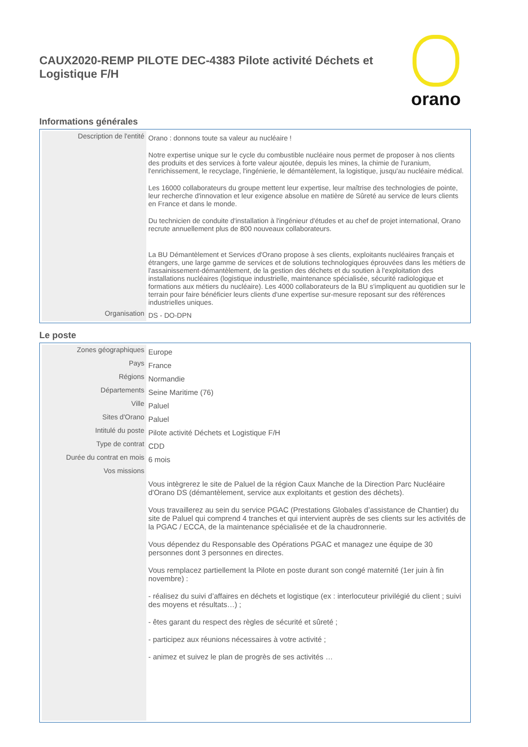CAUX2020-REMP PILOTE DEC-4383 Pilote activité Déchets et Logistique F/H
orano
Informations générales
| Description de l'entité | Orano : donnons toute sa valeur au nucléaire ! Notre expertise unique sur le cycle du combustible nucléaire nous permet de proposer à nos clients des produits et des services à forte valeur ajoutée, depuis les mines, la chimie de l'uranium, l'enrichissement, le recyclage, l'ingénierie, le démantèlement, la logistique, jusqu'au nucléaire médical. Les 16000 collaborateurs du groupe mettent leur expertise, leur maîtrise des technologies de pointe, leur recherche d'innovation et leur exigence absolue en matière de Sûreté au service de leurs clients en France et dans le monde. Du technicien de conduite d'installation à l'ingénieur d'études et au chef de projet international, Orano recrute annuellement plus de 800 nouveaux collaborateurs. La BU Démantèlement et Services d'Orano propose à ses clients, exploitants nucléaires français et étrangers, une large gamme de services et de solutions technologiques éprouvées dans les métiers de l'assainissement-démantèlement, de la gestion des déchets et du soutien à l'exploitation des installations nucléaires (logistique industrielle, maintenance spécialisée, sécurité radiologique et formations aux métiers du nucléaire). Les 4000 collaborateurs de la BU s'impliquent au quotidien sur le terrain pour faire bénéficier leurs clients d'une expertise sur-mesure reposant sur des références industrielles uniques. |
| Organisation | DS - DO-DPN |
Le poste
| Zones géographiques | Europe |
| Pays | France |
| Régions | Normandie |
| Départements | Seine Maritime (76) |
| Ville | Paluel |
| Sites d'Orano | Paluel |
| Intitulé du poste | Pilote activité Déchets et Logistique F/H |
| Type de contrat | CDD |
| Durée du contrat en mois | 6 mois |
| Vos missions | Vous intègrerez le site de Paluel de la région Caux Manche de la Direction Parc Nucléaire d'Orano DS (démantèlement, service aux exploitants et gestion des déchets). Vous travaillerez au sein du service PGAC (Prestations Globales d’assistance de Chantier) du site de Paluel qui comprend 4 tranches et qui intervient auprès de ses clients sur les activités de la PGAC / ECCA, de la maintenance spécialisée et de la chaudronnerie. Vous dépendez du Responsable des Opérations PGAC et managez une équipe de 30 personnes dont 3 personnes en directes. Vous remplacez partiellement la Pilote en poste durant son congé maternité (1er juin à fin novembre) : - réalisez du suivi d’affaires en déchets et logistique (ex : interlocuteur privilégié du client ; suivi des moyens et résultats…) ; - êtes garant du respect des règles de sécurité et sûreté ; - participez aux réunions nécessaires à votre activité ; - animez et suivez le plan de progrès de ses activités … |